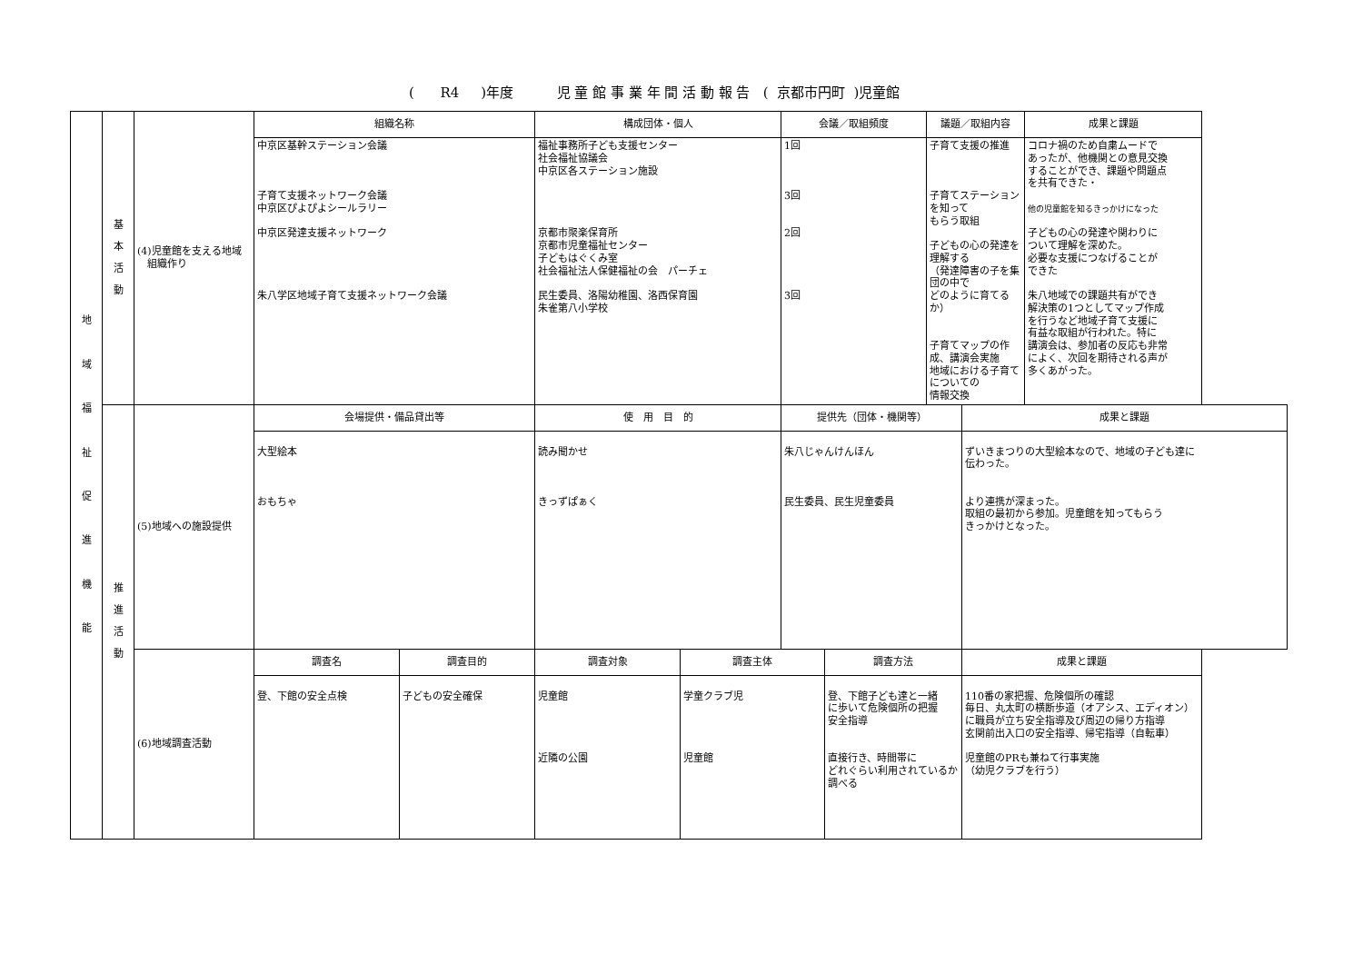( R4 )年度 児 童 館 事 業 年 間 活 動 報 告 ( 京都市円町 )児童館
| 地 域 福 祉 促 進 機 能 | 基 本 活 動 | (4)児童館を支える地域 組織作り | 組織名称 | | 構成団体・個人 | | 会議／取組頻度 | | 議題／取組内容 | | 成果と課題 |
| | | | 中京区基幹ステーション会議 子育て支援ネットワーク会議 中京区ぴよぴよシールラリー 中京区発達支援ネットワーク 朱八学区地域子育て支援ネットワーク会議 | | 福祉事務所子ども支援センター 社会福祉協議会 中京区各ステーション施設 京都市聚楽保育所 京都市児童福祉センター 子どもはぐくみ室 社会福祉法人保健福祉の会 パーチェ 民生委員、洛陽幼稚園、洛西保育園 朱雀第八小学校 | | 1回 3回 2回 3回 | | 子育て支援の推進 子育てステーションを知って もらう取組 子どもの心の発達を理解する （発達障害の子を集団の中で どのように育てるか） 子育てマップの作成、講演会実施 地域における子育てについての 情報交換 | | コロナ禍のため自粛ムードで あったが、他機関との意見交換 することができ、課題や問題点 を共有できた・ 他の児童館を知るきっかけになった 子どもの心の発達や関わりに ついて理解を深めた。 必要な支援につなげることが できた 朱八地域での課題共有ができ 解決策の1つとしてマップ作成 を行うなど地域子育て支援に 有益な取組が行われた。特に 講演会は、参加者の反応も非常 によく、次回を期待される声が 多くあがった。 |
| | 推 進 活 動 | (5)地域への施設提供 | 会場提供・備品貸出等 | | 使 用 目 的 | | 提供先（団体・機関等） | | | 成果と課題 | |
| | | | 大型絵本 おもちゃ | | 読み聞かせ きっずぱぁく | | 朱八じゃんけんほん 民生委員、民生児童委員 | | | ずいきまつりの大型絵本なので、地域の子ども達に 伝わった。 より連携が深まった。 取組の最初から参加。児童館を知ってもらう きっかけとなった。 | |
| | | (6)地域調査活動 | 調査名 | 調査目的 | 調査対象 | 調査主体 | | 調査方法 | | 成果と課題 | |
| | | | 登、下館の安全点検 | 子どもの安全確保 | 児童館 近隣の公園 | 学童クラブ児 児童館 | | 登、下館子ども達と一緒 に歩いて危険個所の把握 安全指導 直接行き、時間帯に どれぐらい利用されているか 調べる | | 110番の家把握、危険個所の確認 毎日、丸太町の横断歩道（オアシス、エディオン） に職員が立ち安全指導及び周辺の帰り方指導 玄関前出入口の安全指導、帰宅指導（自転車） 児童館のPRも兼ねて行事実施 （幼児クラブを行う） | |